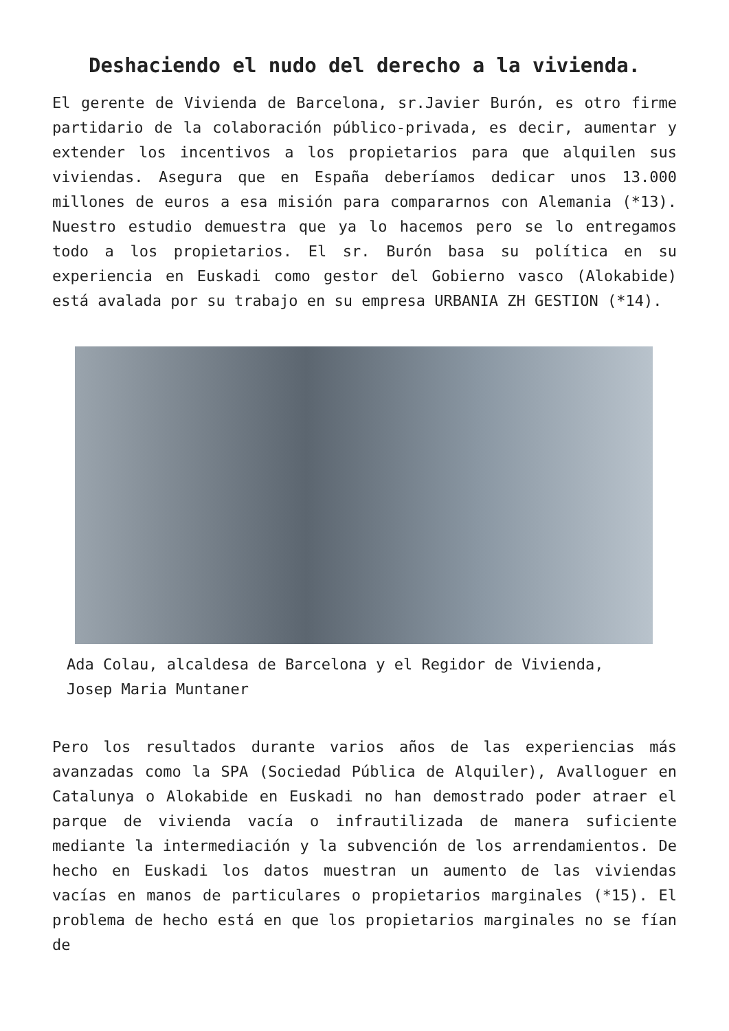Deshaciendo el nudo del derecho a la vivienda.
El gerente de Vivienda de Barcelona, sr.Javier Burón, es otro firme partidario de la colaboración público-privada, es decir, aumentar y extender los incentivos a los propietarios para que alquilen sus viviendas. Asegura que en España deberíamos dedicar unos 13.000 millones de euros a esa misión para compararnos con Alemania (*13). Nuestro estudio demuestra que ya lo hacemos pero se lo entregamos todo a los propietarios. El sr. Burón basa su política en su experiencia en Euskadi como gestor del Gobierno vasco (Alokabide) está avalada por su trabajo en su empresa URBANIA ZH GESTION (*14).
Ada Colau, alcaldesa de Barcelona y el Regidor de Vivienda, Josep Maria Muntaner
Pero los resultados durante varios años de las experiencias más avanzadas como la SPA (Sociedad Pública de Alquiler), Avalloguer en Catalunya o Alokabide en Euskadi no han demostrado poder atraer el parque de vivienda vacía o infrautilizada de manera suficiente mediante la intermediación y la subvención de los arrendamientos. De hecho en Euskadi los datos muestran un aumento de las viviendas vacías en manos de particulares o propietarios marginales (*15). El problema de hecho está en que los propietarios marginales no se fían de